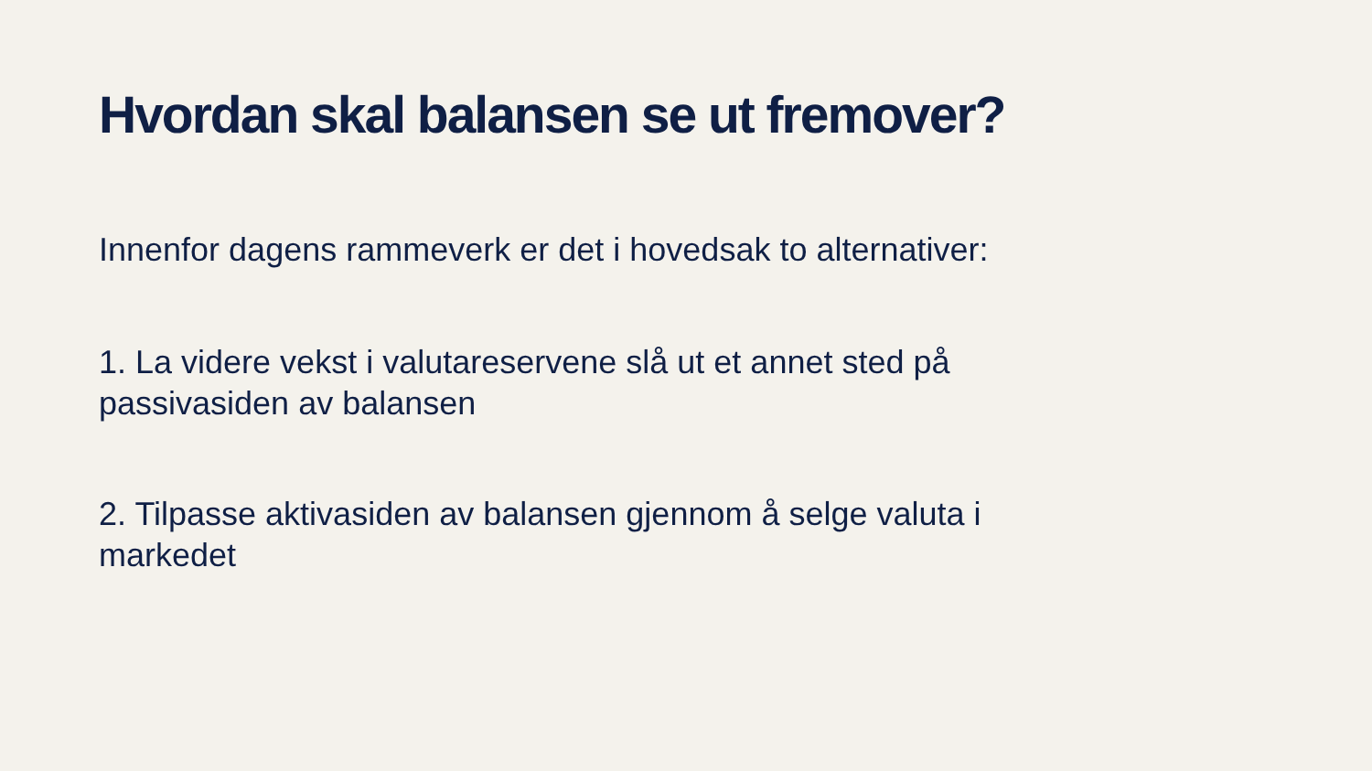Hvordan skal balansen se ut fremover?
Innenfor dagens rammeverk er det i hovedsak to alternativer:
1. La videre vekst i valutareservene slå ut et annet sted på passivasiden av balansen
2. Tilpasse aktivasiden av balansen gjennom å selge valuta i markedet